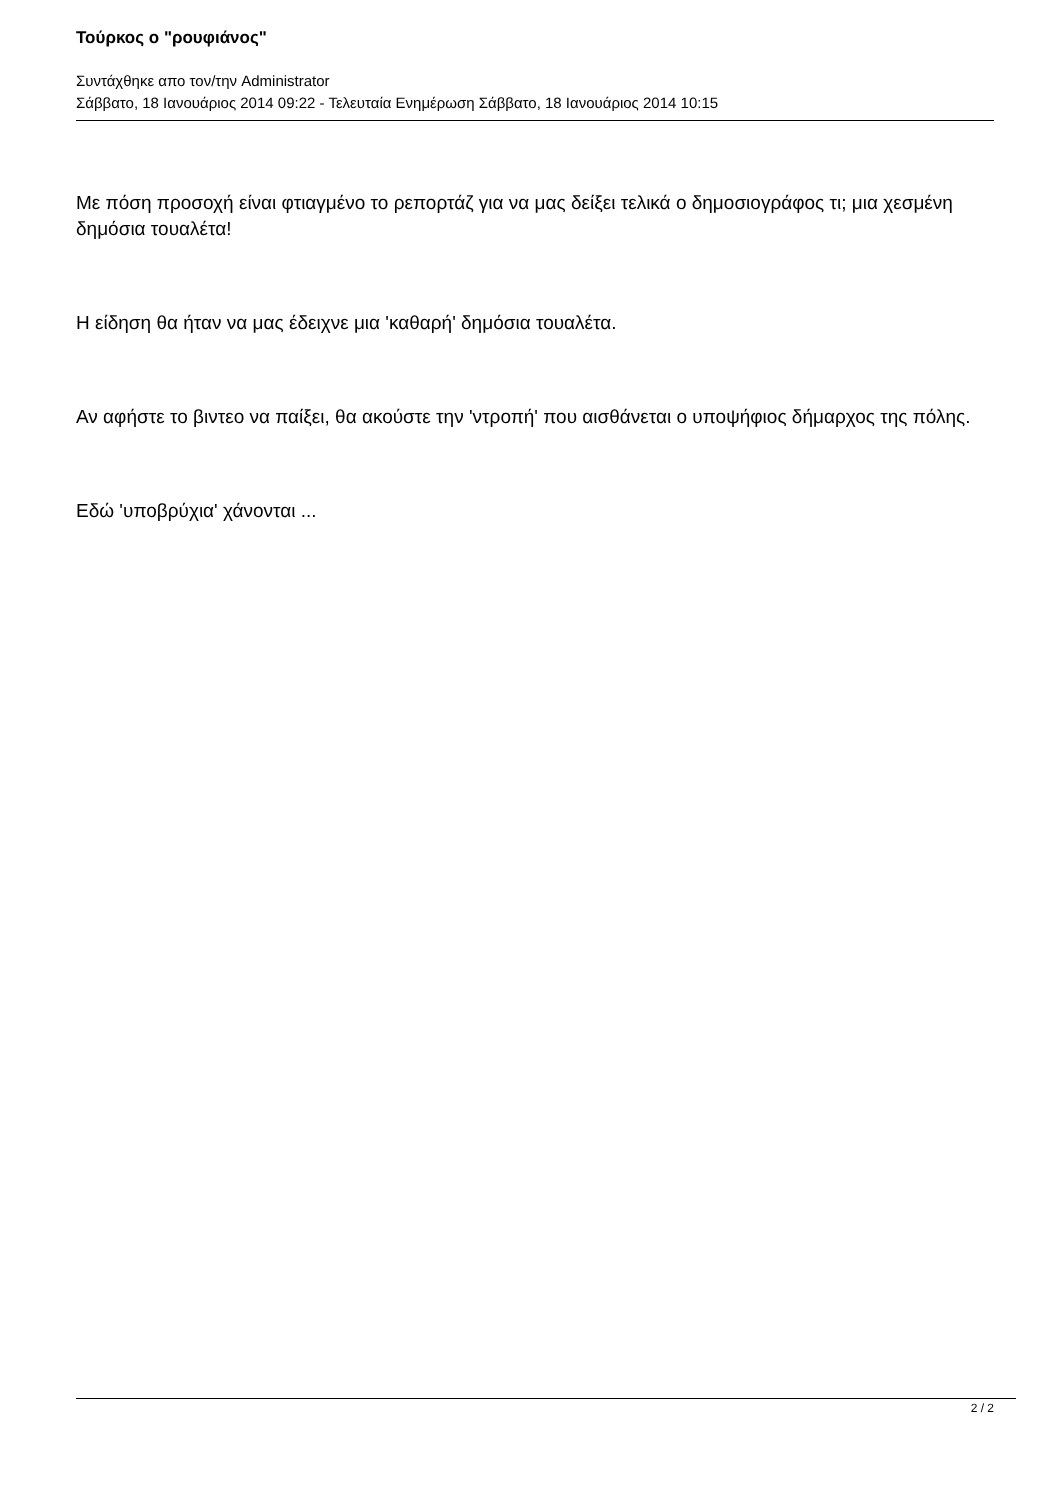Τούρκος ο "ρουφιάνος"
Συντάχθηκε απο τον/την Administrator
Σάββατο, 18 Ιανουάριος 2014 09:22 - Τελευταία Ενημέρωση Σάββατο, 18 Ιανουάριος 2014 10:15
Με πόση προσοχή είναι φτιαγμένο το ρεπορτάζ για να μας δείξει τελικά ο δημοσιογράφος τι; μια χεσμένη δημόσια τουαλέτα!
Η είδηση θα ήταν να μας έδειχνε μια 'καθαρή' δημόσια τουαλέτα.
Αν αφήστε το βιντεο να παίξει, θα ακούστε την 'ντροπή' που αισθάνεται ο υποψήφιος δήμαρχος της πόλης.
Εδώ 'υποβρύχια' χάνονται ...
2 / 2